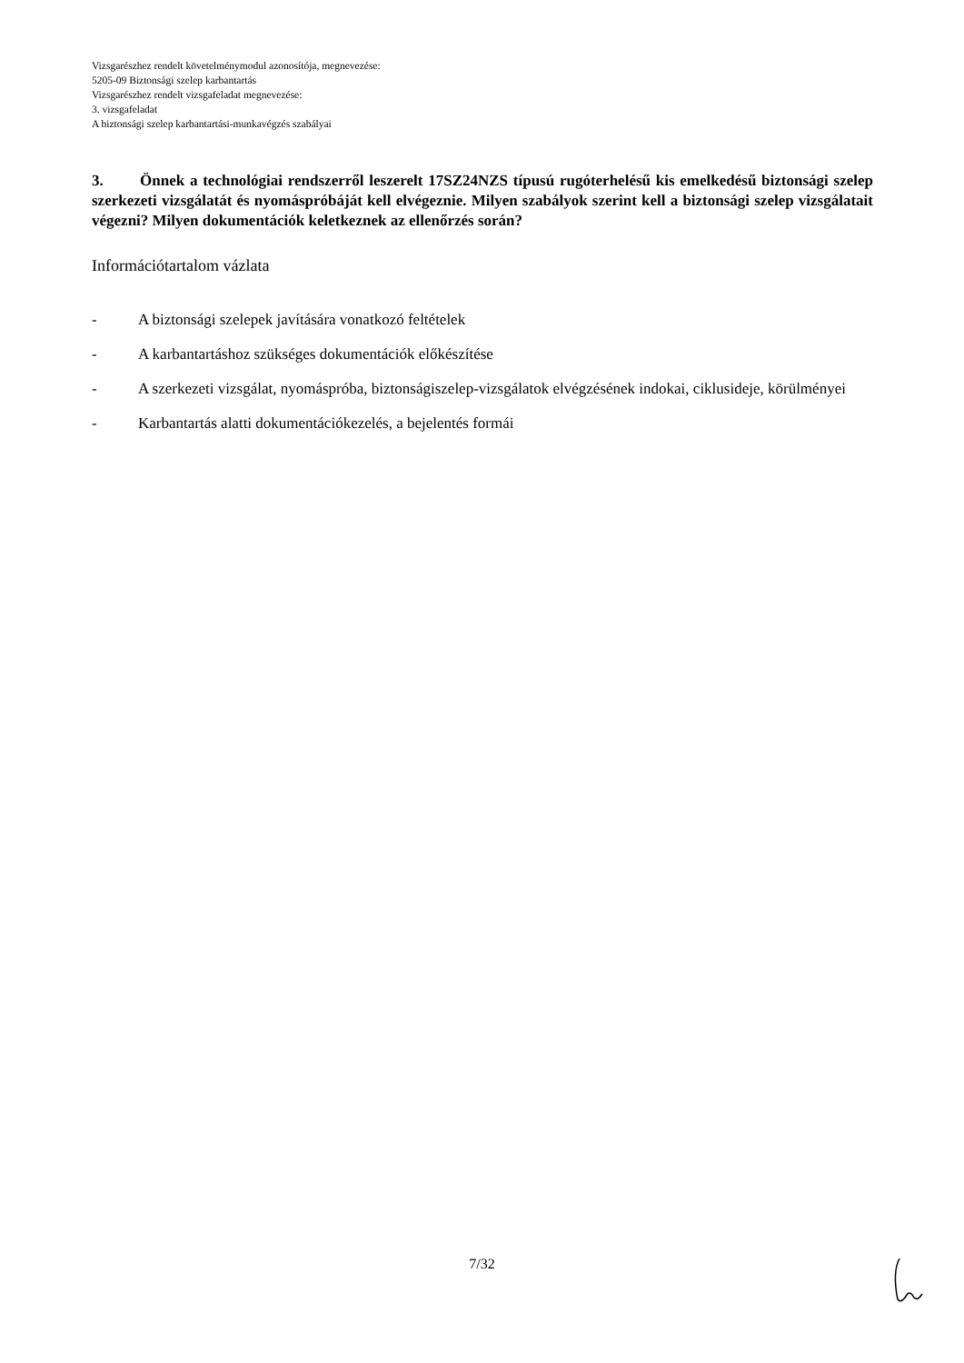Vizsgarészhez rendelt követelménymodul azonosítója, megnevezése:
5205-09 Biztonsági szelep karbantartás
Vizsgarészhez rendelt vizsgafeladat megnevezése:
3. vizsgafeladat
A biztonsági szelep karbantartási-munkavégzés szabályai
3. Önnek a technológiai rendszerről leszerelt 17SZ24NZS típusú rugóterhelésű kis emelkedésű biztonsági szelep szerkezeti vizsgálatát és nyomáspróbáját kell elvégeznie. Milyen szabályok szerint kell a biztonsági szelep vizsgálatait végezni? Milyen dokumentációk keletkeznek az ellenőrzés során?
Információtartalom vázlata
- A biztonsági szelepek javítására vonatkozó feltételek
- A karbantartáshoz szükséges dokumentációk előkészítése
- A szerkezeti vizsgálat, nyomáspróba, biztonságiszelep-vizsgálatok elvégzésének indokai, ciklusideje, körülményei
- Karbantartás alatti dokumentációkezelés, a bejelentés formái
7/32